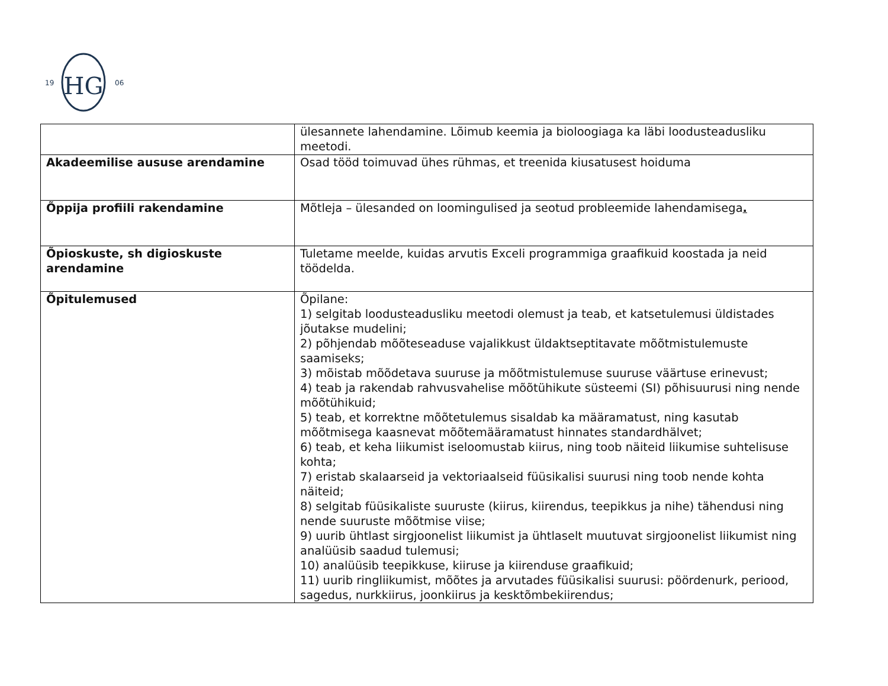HG
19
06
| | ülesannete lahendamine. Lõimub keemia ja bioloogiaga ka läbi loodusteadusliku meetodi. |
| Akadeemilise aususe arendamine | Osad tööd toimuvad ühes rühmas, et treenida kiusatusest hoiduma |
| Õppija profiili rakendamine | Mõtleja – ülesanded on loomingulised ja seotud probleemide lahendamisega . |
| Õpioskuste, sh digioskuste arendamine | Tuletame meelde, kuidas arvutis Exceli programmiga graafikuid koostada ja neid töödelda. |
| Õpitulemused | Õpilane: 1) selgitab loodusteadusliku meetodi olemust ja teab, et katsetulemusi üldistades jõutakse mudelini; 2) põhjendab mõõteseaduse vajalikkust üldaktseptitavate mõõtmistulemuste saamiseks; 3) mõistab mõõdetava suuruse ja mõõtmistulemuse suuruse väärtuse erinevust; 4) teab ja rakendab rahvusvahelise mõõtühikute süsteemi (SI) põhisuurusi ning nende mõõtühikuid; 5) teab, et korrektne mõõtetulemus sisaldab ka määramatust, ning kasutab mõõtmisega kaasnevat mõõtemääramatust hinnates standardhälvet; 6) teab, et keha liikumist iseloomustab kiirus, ning toob näiteid liikumise suhtelisuse kohta; 7) eristab skalaarseid ja vektoriaalseid füüsikalisi suurusi ning toob nende kohta näiteid; 8) selgitab füüsikaliste suuruste (kiirus, kiirendus, teepikkus ja nihe) tähendusi ning nende suuruste mõõtmise viise; 9) uurib ühtlast sirgjoonelist liikumist ja ühtlaselt muutuvat sirgjoonelist liikumist ning analüüsib saadud tulemusi; 10) analüüsib teepikkuse, kiiruse ja kiirenduse graafikuid; 11) uurib ringliikumist, mõõtes ja arvutades füüsikalisi suurusi: pöördenurk, periood, sagedus, nurkkiirus, joonkiirus ja kesktõmbekiirendus; |